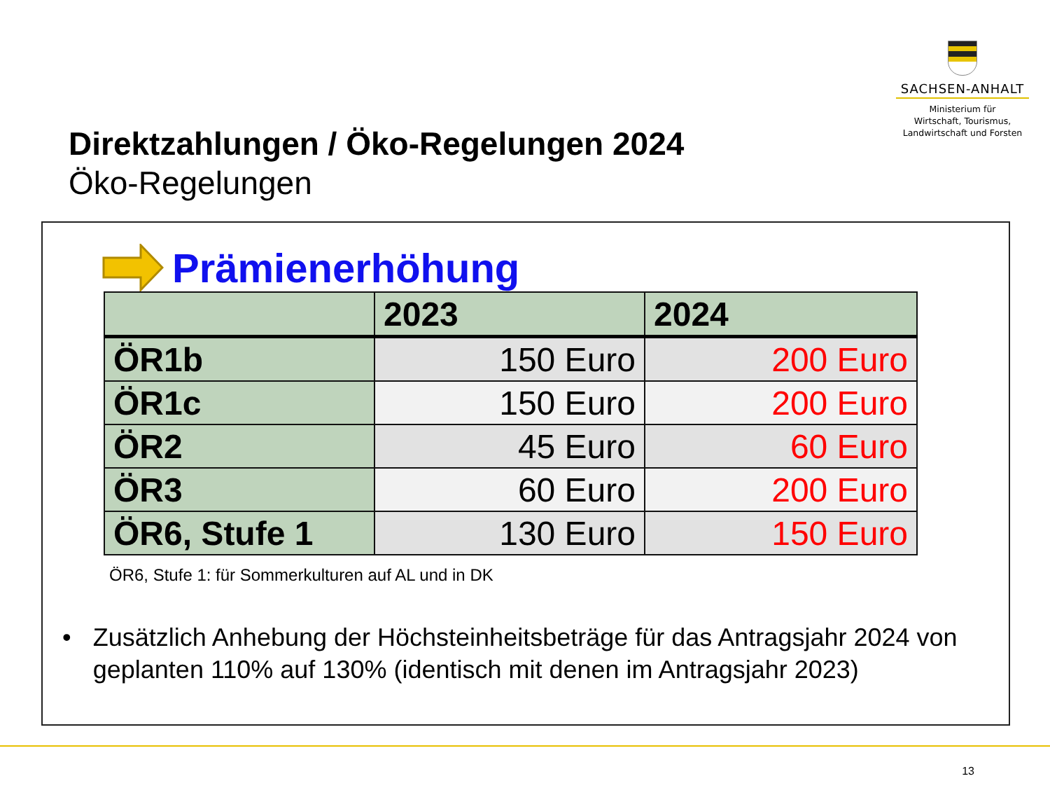SACHSEN-ANHALT
Ministerium für
Wirtschaft, Tourismus,
Landwirtschaft und Forsten
Direktzahlungen / Öko-Regelungen 2024
Öko-Regelungen
Prämienerhöhung
| | 2023 | 2024 |
| --- | --- | --- |
| ÖR1b | 150 Euro | 200 Euro |
| ÖR1c | 150 Euro | 200 Euro |
| ÖR2 | 45 Euro | 60 Euro |
| ÖR3 | 60 Euro | 200 Euro |
| ÖR6, Stufe 1 | 130 Euro | 150 Euro |
ÖR6, Stufe 1: für Sommerkulturen auf AL und in DK
• Zusätzlich Anhebung der Höchsteinheitsbeträge für das Antragsjahr 2024 von geplanten 110% auf 130% (identisch mit denen im Antragsjahr 2023)
13